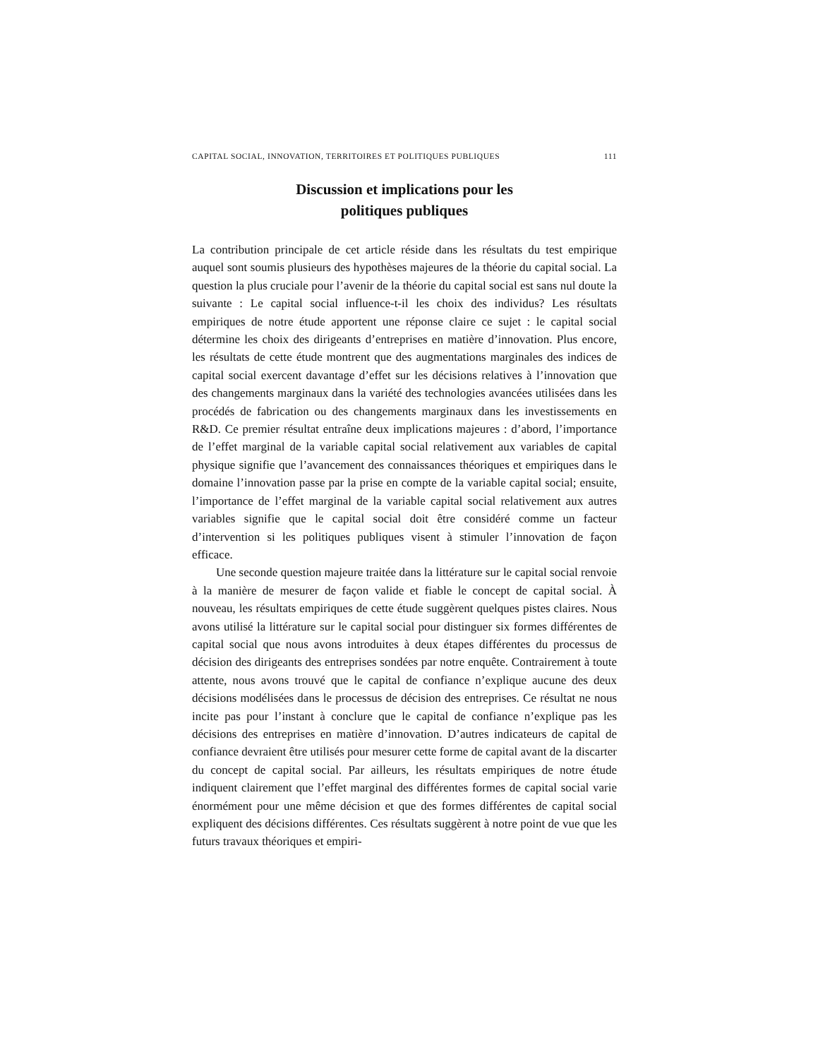CAPITAL SOCIAL, INNOVATION, TERRITOIRES ET POLITIQUES PUBLIQUES 111
Discussion et implications pour les
politiques publiques
La contribution principale de cet article réside dans les résultats du test empirique auquel sont soumis plusieurs des hypothèses majeures de la théorie du capital social. La question la plus cruciale pour l’avenir de la théorie du capital social est sans nul doute la suivante : Le capital social influence-t-il les choix des individus? Les résultats empiriques de notre étude apportent une réponse claire ce sujet : le capital social détermine les choix des dirigeants d’entreprises en matière d’innovation. Plus encore, les résultats de cette étude montrent que des augmentations marginales des indices de capital social exercent davantage d’effet sur les décisions relatives à l’innovation que des changements marginaux dans la variété des technologies avancées utilisées dans les procédés de fabrication ou des changements marginaux dans les investissements en R&D. Ce premier résultat entraîne deux implications majeures : d’abord, l’importance de l’effet marginal de la variable capital social relativement aux variables de capital physique signifie que l’avancement des connaissances théoriques et empiriques dans le domaine l’innovation passe par la prise en compte de la variable capital social; ensuite, l’importance de l’effet marginal de la variable capital social relativement aux autres variables signifie que le capital social doit être considéré comme un facteur d’intervention si les politiques publiques visent à stimuler l’innovation de façon efficace.
Une seconde question majeure traitée dans la littérature sur le capital social renvoie à la manière de mesurer de façon valide et fiable le concept de capital social. À nouveau, les résultats empiriques de cette étude suggèrent quelques pistes claires. Nous avons utilisé la littérature sur le capital social pour distinguer six formes différentes de capital social que nous avons introduites à deux étapes différentes du processus de décision des dirigeants des entreprises sondées par notre enquête. Contrairement à toute attente, nous avons trouvé que le capital de confiance n’explique aucune des deux décisions modélisées dans le processus de décision des entreprises. Ce résultat ne nous incite pas pour l’instant à conclure que le capital de confiance n’explique pas les décisions des entreprises en matière d’innovation. D’autres indicateurs de capital de confiance devraient être utilisés pour mesurer cette forme de capital avant de la discarter du concept de capital social. Par ailleurs, les résultats empiriques de notre étude indiquent clairement que l’effet marginal des différentes formes de capital social varie énormément pour une même décision et que des formes différentes de capital social expliquent des décisions différentes. Ces résultats suggèrent à notre point de vue que les futurs travaux théoriques et empiri-